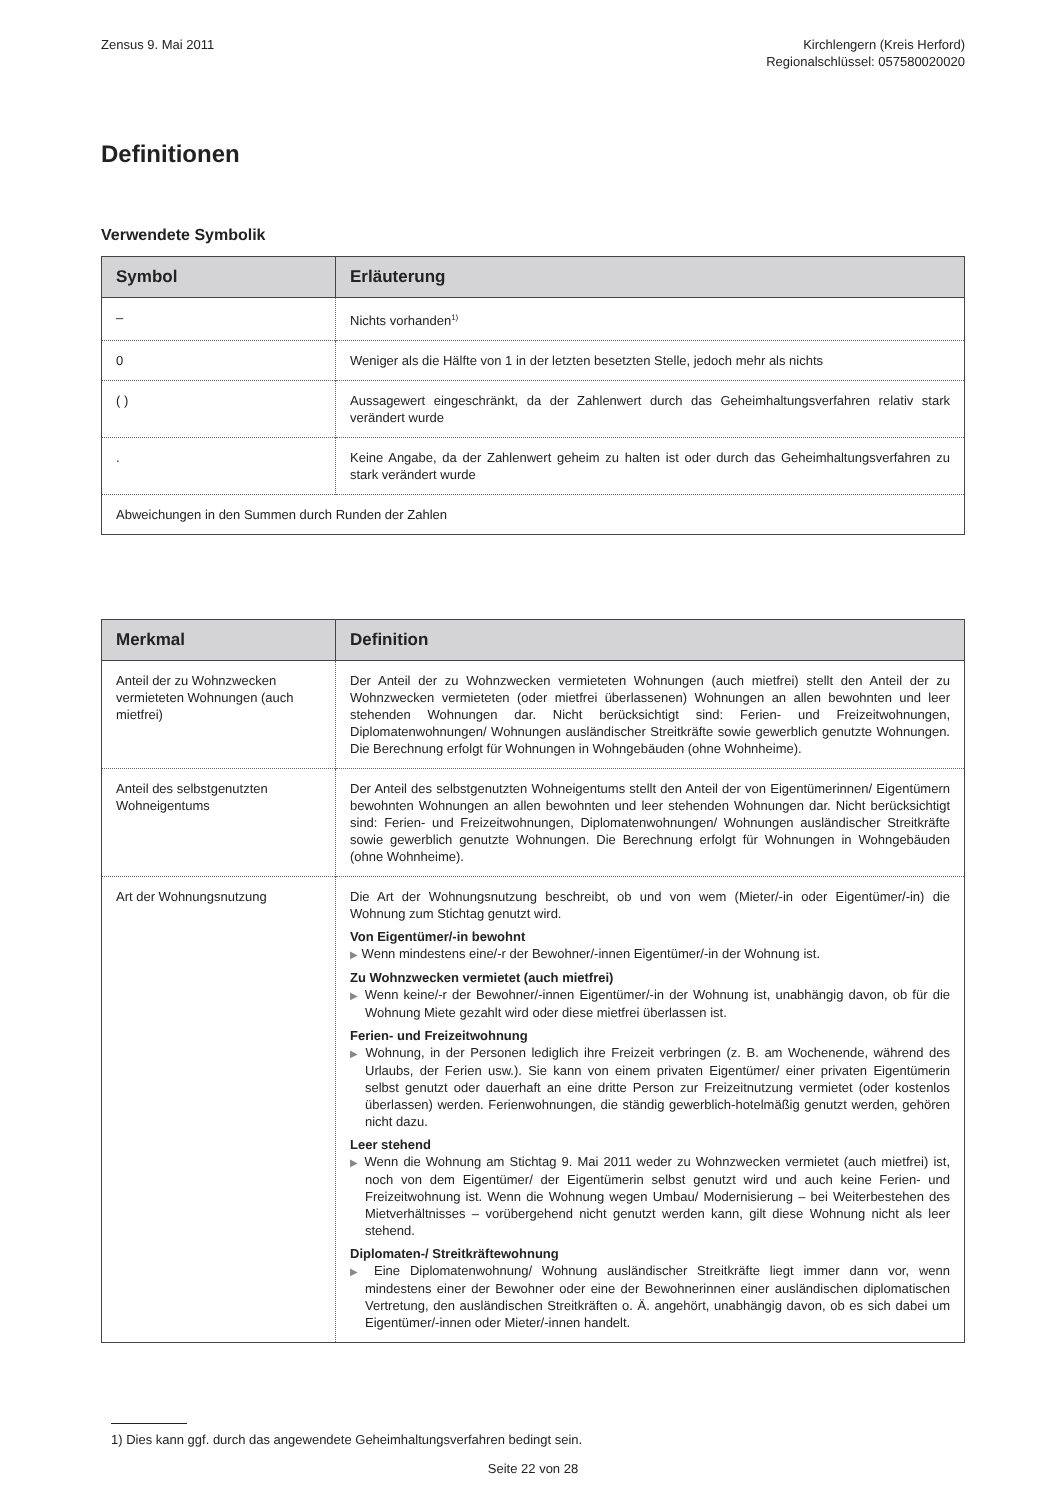Zensus 9. Mai 2011 Kirchlengern (Kreis Herford)
Regionalschlüssel: 057580020020
Definitionen
Verwendete Symbolik
| Symbol | Erläuterung |
| --- | --- |
| – | Nichts vorhanden<sup>1)</sup> |
| 0 | Weniger als die Hälfte von 1 in der letzten besetzten Stelle, jedoch mehr als nichts |
| ( ) | Aussagewert eingeschränkt, da der Zahlenwert durch das Geheimhaltungsverfahren relativ stark verändert wurde |
| . | Keine Angabe, da der Zahlenwert geheim zu halten ist oder durch das Geheimhaltungsverfahren zu stark verändert wurde |
| Abweichungen in den Summen durch Runden der Zahlen | |
| Merkmal | Definition |
| --- | --- |
| Anteil der zu Wohnzwecken vermieteten Wohnungen (auch mietfrei) | Der Anteil der zu Wohnzwecken vermieteten Wohnungen (auch mietfrei) stellt den Anteil der zu Wohnzwecken vermieteten (oder mietfrei überlassenen) Wohnungen an allen bewohnten und leer stehenden Wohnungen dar. Nicht berücksichtigt sind: Ferien- und Freizeitwohnungen, Diplomatenwohnungen/ Wohnungen ausländischer Streitkräfte sowie gewerblich genutzte Wohnungen. Die Berechnung erfolgt für Wohnungen in Wohngebäuden (ohne Wohnheime). |
| Anteil des selbstgenutzten Wohneigentums | Der Anteil des selbstgenutzten Wohneigentums stellt den Anteil der von Eigentümerinnen/ Eigentümern bewohnten Wohnungen an allen bewohnten und leer stehenden Wohnungen dar. Nicht berücksichtigt sind: Ferien- und Freizeitwohnungen, Diplomatenwohnungen/ Wohnungen ausländischer Streitkräfte sowie gewerblich genutzte Wohnungen. Die Berechnung erfolgt für Wohnungen in Wohngebäuden (ohne Wohnheime). |
| Art der Wohnungsnutzung | Die Art der Wohnungsnutzung beschreibt, ob und von wem (Mieter/-in oder Eigentümer/-in) die Wohnung zum Stichtag genutzt wird. Von Eigentümer/-in bewohnt ▶ Wenn mindestens eine/-r der Bewohner/-innen Eigentümer/-in der Wohnung ist. Zu Wohnzwecken vermietet (auch mietfrei) ▶ Wenn keine/-r der Bewohner/-innen Eigentümer/-in der Wohnung ist, unabhängig davon, ob für die Wohnung Miete gezahlt wird oder diese mietfrei überlassen ist. Ferien- und Freizeitwohnung ▶ Wohnung, in der Personen lediglich ihre Freizeit verbringen (z. B. am Wochenende, während des Urlaubs, der Ferien usw.). Sie kann von einem privaten Eigentümer/ einer privaten Eigentümerin selbst genutzt oder dauerhaft an eine dritte Person zur Freizeitnutzung vermietet (oder kostenlos überlassen) werden. Ferienwohnungen, die ständig gewerblich-hotelmäßig genutzt werden, gehören nicht dazu. Leer stehend ▶ Wenn die Wohnung am Stichtag 9. Mai 2011 weder zu Wohnzwecken vermietet (auch mietfrei) ist, noch von dem Eigentümer/ der Eigentümerin selbst genutzt wird und auch keine Ferien- und Freizeitwohnung ist. Wenn die Wohnung wegen Umbau/ Modernisierung – bei Weiterbestehen des Mietverhältnisses – vorübergehend nicht genutzt werden kann, gilt diese Wohnung nicht als leer stehend. Diplomaten-/ Streitkräftewohnung ▶ Eine Diplomatenwohnung/ Wohnung ausländischer Streitkräfte liegt immer dann vor, wenn mindestens einer der Bewohner oder eine der Bewohnerinnen einer ausländischen diplomatischen Vertretung, den ausländischen Streitkräften o. Ä. angehört, unabhängig davon, ob es sich dabei um Eigentümer/-innen oder Mieter/-innen handelt. |
1) Dies kann ggf. durch das angewendete Geheimhaltungsverfahren bedingt sein.
Seite 22 von 28